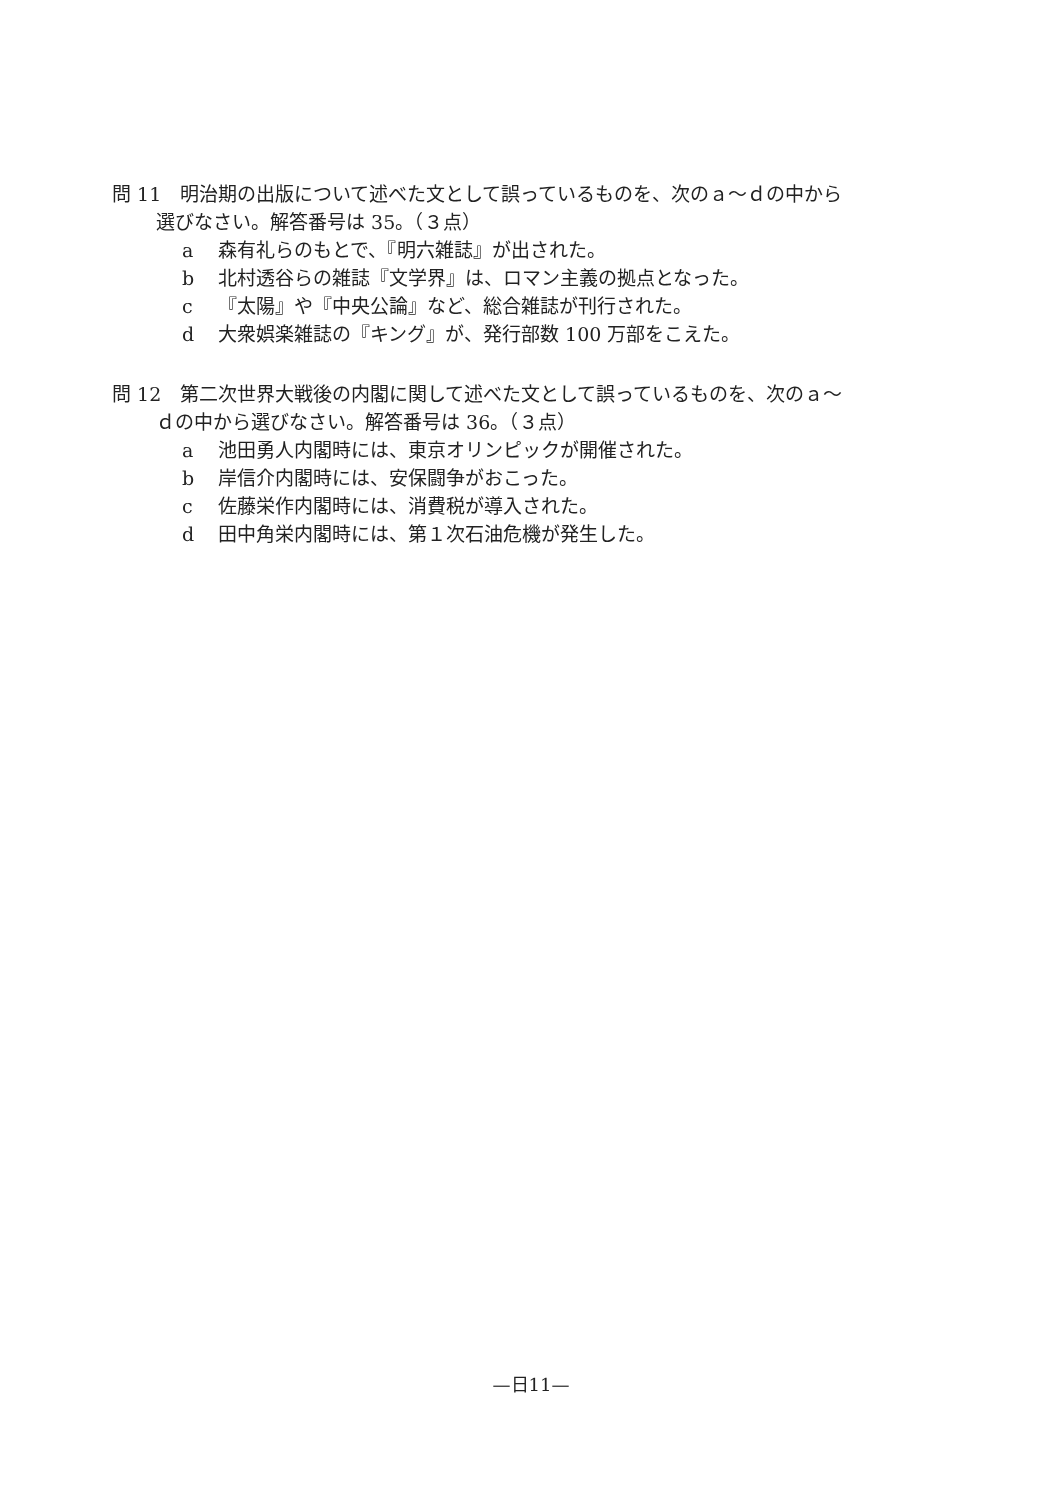問 11　明治期の出版について述べた文として誤っているものを、次のａ～ｄの中から
選びなさい。解答番号は 35。（３点）
a 森有礼らのもとで、『明六雑誌』が出された。
b 北村透谷らの雑誌『文学界』は、ロマン主義の拠点となった。
c 『太陽』や『中央公論』など、総合雑誌が刊行された。
d 大衆娯楽雑誌の『キング』が、発行部数 100 万部をこえた。
問 12　第二次世界大戦後の内閣に関して述べた文として誤っているものを、次のａ～
ｄの中から選びなさい。解答番号は 36。（３点）
a 池田勇人内閣時には、東京オリンピックが開催された。
b 岸信介内閣時には、安保闘争がおこった。
c 佐藤栄作内閣時には、消費税が導入された。
d 田中角栄内閣時には、第１次石油危機が発生した。
—日11—